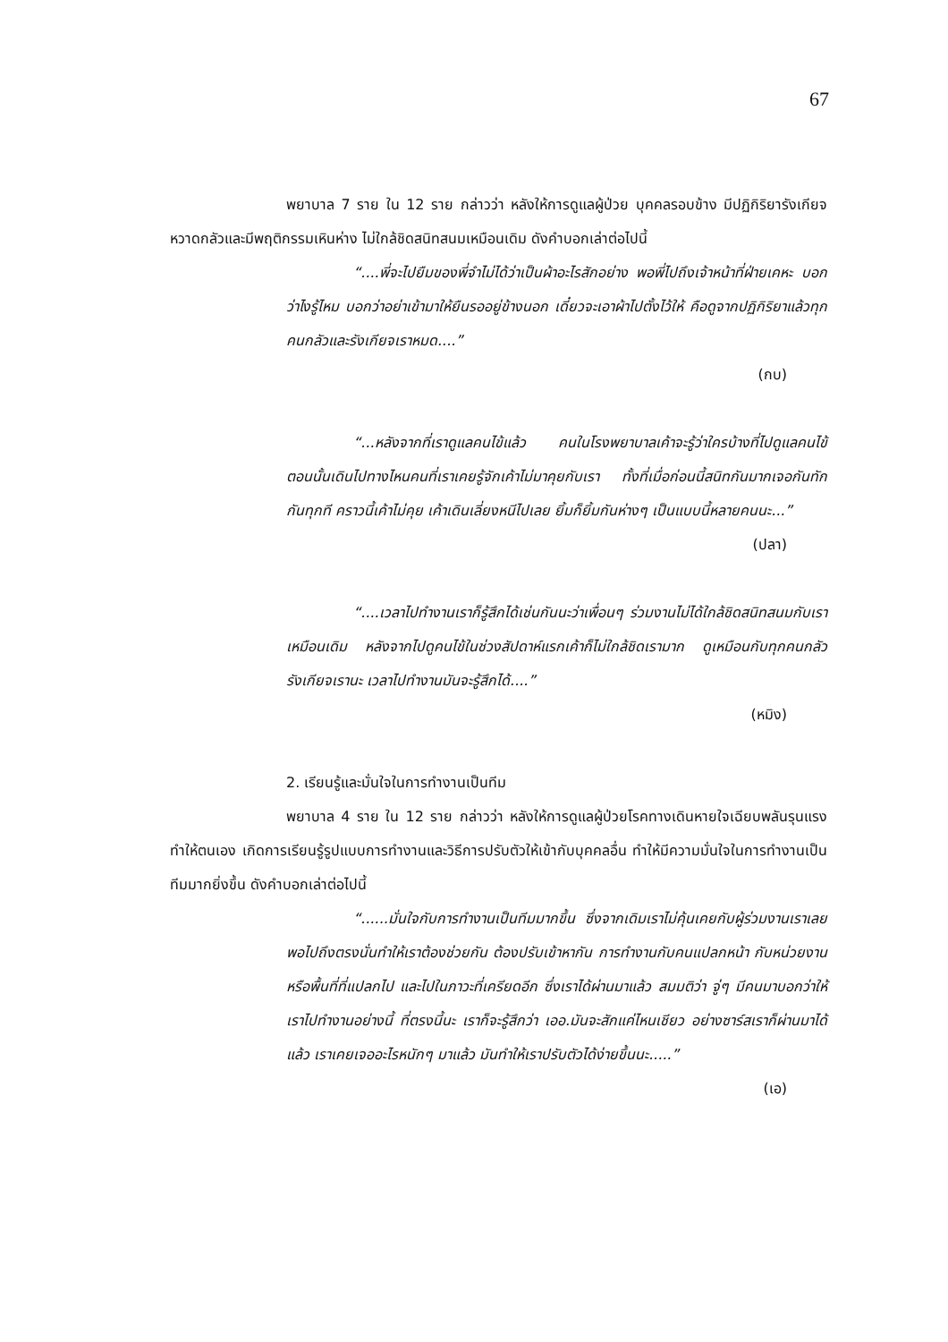67
พยาบาล 7 ราย ใน 12 ราย กล่าวว่า หลังให้การดูแลผู้ป่วย บุคคลรอบข้าง มีปฏิกิริยารังเกียจ หวาดกลัวและมีพฤติกรรมเหินห่าง ไม่ใกล้ชิดสนิทสนมเหมือนเดิม ดังคำบอกเล่าต่อไปนี้
“....พี่จะไปยืมของพี่จำไม่ได้ว่าเป็นผ้าอะไรสักอย่าง พอพี่ไปถึงเจ้าหน้าที่ฝ่ายเคหะ บอกว่าไงรู้ไหม บอกว่าอย่าเข้ามาให้ยืนรออยู่ข้างนอก เดี๋ยวจะเอาผ้าไปตั้งไว้ให้ คือดูจากปฏิกิริยาแล้วทุกคนกลัวและรังเกียจเราหมด....”
(กบ)
“...หลังจากที่เราดูแลคนไข้แล้ว คนในโรงพยาบาลเค้าจะรู้ว่าใครบ้างที่ไปดูแลคนไข้ ตอนนั้นเดินไปทางไหนคนที่เราเคยรู้จักเค้าไม่มาคุยกับเรา ทั้งที่เมื่อก่อนนี้สนิทกันมากเจอกันทักกันทุกที คราวนี้เค้าไม่คุย เค้าเดินเลี่ยงหนีไปเลย ยิ้มก็ยิ้มกันห่างๆ เป็นแบบนี้หลายคนนะ...”
(ปลา)
“....เวลาไปทำงานเราก็รู้สึกได้เช่นกันนะว่าเพื่อนๆ ร่วมงานไม่ได้ใกล้ชิดสนิทสนมกับเราเหมือนเดิม หลังจากไปดูคนไข้ในช่วงสัปดาห์แรกเค้าก็ไม่ใกล้ชิดเรามาก ดูเหมือนกับทุกคนกลัว รังเกียจเรานะ เวลาไปทำงานมันจะรู้สึกได้....”
(หมิง)
2. เรียนรู้และมั่นใจในการทำงานเป็นทีม
พยาบาล 4 ราย ใน 12 ราย กล่าวว่า หลังให้การดูแลผู้ป่วยโรคทางเดินหายใจเฉียบพลันรุนแรง ทำให้ตนเอง เกิดการเรียนรู้รูปแบบการทำงานและวิธีการปรับตัวให้เข้ากับบุคคลอื่น ทำให้มีความมั่นใจในการทำงานเป็นทีมมากยิ่งขึ้น ดังคำบอกเล่าต่อไปนี้
“......มั่นใจกับการทำงานเป็นทีมมากขึ้น ซึ่งจากเดิมเราไม่คุ้นเคยกับผู้ร่วมงานเราเลย พอไปถึงตรงนั่นทำให้เราต้องช่วยกัน ต้องปรับเข้าหากัน การทำงานกับคนแปลกหน้า กับหน่วยงานหรือพื้นที่ที่แปลกไป และไปในภาวะที่เครียดอีก ซึ่งเราได้ผ่านมาแล้ว สมมติว่า จู่ๆ มีคนมาบอกว่าให้เราไปทำงานอย่างนี้ ที่ตรงนี้นะ เราก็จะรู้สึกว่า เออ.มันจะสักแค่ไหนเชียว อย่างซาร์สเราก็ผ่านมาได้แล้ว เราเคยเจออะไรหนักๆ มาแล้ว มันทำให้เราปรับตัวได้ง่ายขึ้นนะ.....”
(เอ)